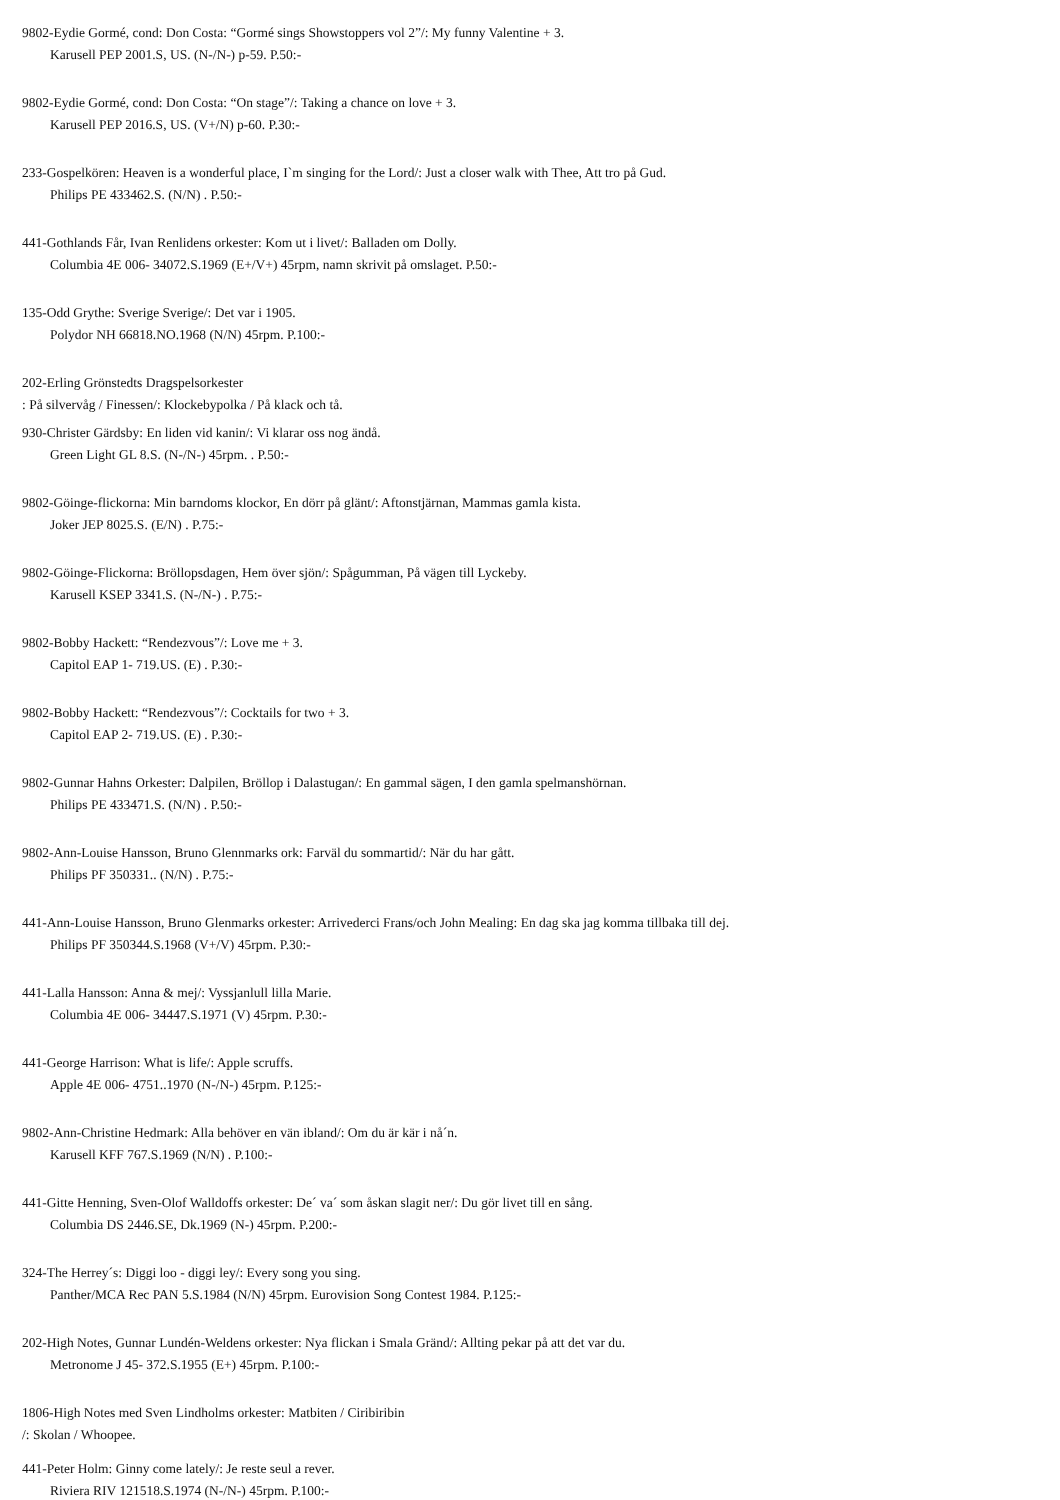9802-Eydie Gormé, cond: Don Costa: “Gormé sings Showstoppers vol 2”/: My funny Valentine + 3.
Karusell PEP 2001.S, US. (N-/N-) p-59. P.50:-
9802-Eydie Gormé, cond: Don Costa: “On stage”/: Taking a chance on love + 3.
Karusell PEP 2016.S, US. (V+/N) p-60. P.30:-
233-Gospelkören: Heaven is a wonderful place, I`m singing for the Lord/: Just a closer walk with Thee, Att tro på Gud.
Philips PE 433462.S. (N/N) . P.50:-
441-Gothlands Får, Ivan Renlidens orkester: Kom ut i livet/: Balladen om Dolly.
Columbia 4E 006- 34072.S.1969 (E+/V+) 45rpm, namn skrivit på omslaget. P.50:-
135-Odd Grythe: Sverige Sverige/: Det var i 1905.
Polydor NH 66818.NO.1968 (N/N) 45rpm. P.100:-
202-Erling Grönstedts Dragspelsorkester
: På silvervåg / Finessen/: Klockebypolka / På klack och tå.
930-Christer Gärdsby: En liden vid kanin/: Vi klarar oss nog ändå.
Green Light GL 8.S. (N-/N-) 45rpm. . P.50:-
9802-Göinge-flickorna: Min barndoms klockor, En dörr på glänt/: Aftonstjärnan, Mammas gamla kista.
Joker JEP 8025.S. (E/N) . P.75:-
9802-Göinge-Flickorna: Bröllopsdagen, Hem över sjön/: Spågumman, På vägen till Lyckeby.
Karusell KSEP 3341.S. (N-/N-) . P.75:-
9802-Bobby Hackett: “Rendezvous”/: Love me + 3.
Capitol EAP 1- 719.US. (E) . P.30:-
9802-Bobby Hackett: “Rendezvous”/: Cocktails for two + 3.
Capitol EAP 2- 719.US. (E) . P.30:-
9802-Gunnar Hahns Orkester: Dalpilen, Bröllop i Dalastugan/: En gammal sägen, I den gamla spelmanshörnan.
Philips PE 433471.S. (N/N) . P.50:-
9802-Ann-Louise Hansson, Bruno Glennmarks ork: Farväl du sommartid/: När du har gått.
Philips PF 350331.. (N/N) . P.75:-
441-Ann-Louise Hansson, Bruno Glenmarks orkester: Arrivederci Frans/och John Mealing: En dag ska jag komma tillbaka till dej.
Philips PF 350344.S.1968 (V+/V) 45rpm. P.30:-
441-Lalla Hansson: Anna & mej/: Vyssjanlull lilla Marie.
Columbia 4E 006- 34447.S.1971 (V) 45rpm. P.30:-
441-George Harrison: What is life/: Apple scruffs.
Apple 4E 006- 4751..1970 (N-/N-) 45rpm. P.125:-
9802-Ann-Christine Hedmark: Alla behöver en vän ibland/: Om du är kär i nå´n.
Karusell KFF 767.S.1969 (N/N) . P.100:-
441-Gitte Henning, Sven-Olof Walldoffs orkester: De´ va´ som åskan slagit ner/: Du gör livet till en sång.
Columbia DS 2446.SE, Dk.1969 (N-) 45rpm. P.200:-
324-The Herrey´s: Diggi loo - diggi ley/: Every song you sing.
Panther/MCA Rec PAN 5.S.1984 (N/N) 45rpm. Eurovision Song Contest 1984. P.125:-
202-High Notes, Gunnar Lundén-Weldens orkester: Nya flickan i Smala Gränd/: Allting pekar på att det var du.
Metronome J 45- 372.S.1955 (E+) 45rpm. P.100:-
1806-High Notes med Sven Lindholms orkester: Matbiten / Ciribiribin
/: Skolan / Whoopee.
441-Peter Holm: Ginny come lately/: Je reste seul a rever.
Riviera RIV 121518.S.1974 (N-/N-) 45rpm. P.100:-